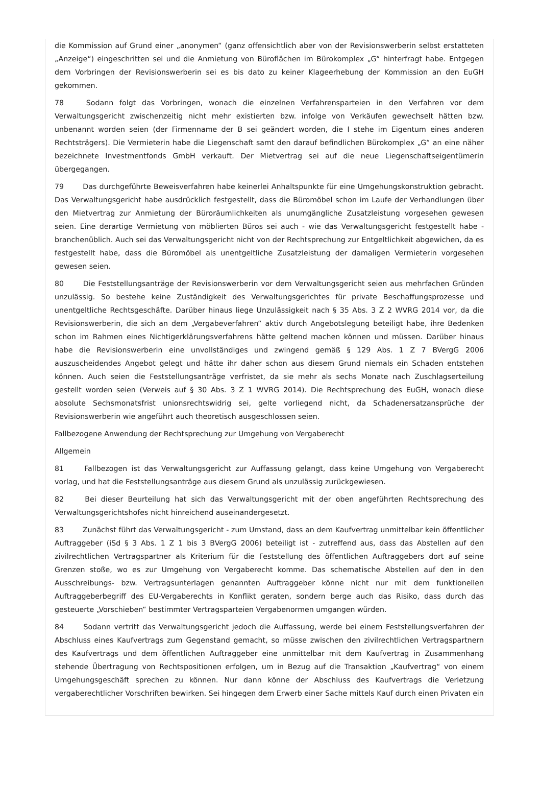die Kommission auf Grund einer „anonymen“ (ganz offensichtlich aber von der Revisionswerberin selbst erstatteten „Anzeige“) eingeschritten sei und die Anmietung von Büroflächen im Bürokomplex „G“ hinterfragt habe. Entgegen dem Vorbringen der Revisionswerberin sei es bis dato zu keiner Klageerhebung der Kommission an den EuGH gekommen.
78 Sodann folgt das Vorbringen, wonach die einzelnen Verfahrensparteien in den Verfahren vor dem Verwaltungsgericht zwischenzeitig nicht mehr existierten bzw. infolge von Verkäufen gewechselt hätten bzw. unbenannt worden seien (der Firmenname der B sei geändert worden, die I stehe im Eigentum eines anderen Rechtsträgers). Die Vermieterin habe die Liegenschaft samt den darauf befindlichen Bürokomplex „G“ an eine näher bezeichnete Investmentfonds GmbH verkauft. Der Mietvertrag sei auf die neue Liegenschaftseigentümerin übergegangen.
79 Das durchgeführte Beweisverfahren habe keinerlei Anhaltspunkte für eine Umgehungskonstruktion gebracht. Das Verwaltungsgericht habe ausdrücklich festgestellt, dass die Büromöbel schon im Laufe der Verhandlungen über den Mietvertrag zur Anmietung der Büroräumlichkeiten als unumgängliche Zusatzleistung vorgesehen gewesen seien. Eine derartige Vermietung von möblierten Büros sei auch - wie das Verwaltungsgericht festgestellt habe - branchenüblich. Auch sei das Verwaltungsgericht nicht von der Rechtsprechung zur Entgeltlichkeit abgewichen, da es festgestellt habe, dass die Büromöbel als unentgeltliche Zusatzleistung der damaligen Vermieterin vorgesehen gewesen seien.
80 Die Feststellungsanträge der Revisionswerberin vor dem Verwaltungsgericht seien aus mehrfachen Gründen unzulässig. So bestehe keine Zuständigkeit des Verwaltungsgerichtes für private Beschaffungsprozesse und unentgeltliche Rechtsgeschäfte. Darüber hinaus liege Unzulässigkeit nach § 35 Abs. 3 Z 2 WVRG 2014 vor, da die Revisionswerberin, die sich an dem „Vergabeverfahren“ aktiv durch Angebotslegung beteiligt habe, ihre Bedenken schon im Rahmen eines Nichtigerklärungsverfahrens hätte geltend machen können und müssen. Darüber hinaus habe die Revisionswerberin eine unvollständiges und zwingend gemäß § 129 Abs. 1 Z 7 BVergG 2006 auszuscheidendes Angebot gelegt und hätte ihr daher schon aus diesem Grund niemals ein Schaden entstehen können. Auch seien die Feststellungsanträge verfristet, da sie mehr als sechs Monate nach Zuschlagserteilung gestellt worden seien (Verweis auf § 30 Abs. 3 Z 1 WVRG 2014). Die Rechtsprechung des EuGH, wonach diese absolute Sechsmonatsfrist unionsrechtswidrig sei, gelte vorliegend nicht, da Schadenersatzansprüche der Revisionswerberin wie angeführt auch theoretisch ausgeschlossen seien.
Fallbezogene Anwendung der Rechtsprechung zur Umgehung von Vergaberecht
Allgemein
81 Fallbezogen ist das Verwaltungsgericht zur Auffassung gelangt, dass keine Umgehung von Vergaberecht vorlag, und hat die Feststellungsanträge aus diesem Grund als unzulässig zurückgewiesen.
82 Bei dieser Beurteilung hat sich das Verwaltungsgericht mit der oben angeführten Rechtsprechung des Verwaltungsgerichtshofes nicht hinreichend auseinandergesetzt.
83 Zunächst führt das Verwaltungsgericht - zum Umstand, dass an dem Kaufvertrag unmittelbar kein öffentlicher Auftraggeber (iSd § 3 Abs. 1 Z 1 bis 3 BVergG 2006) beteiligt ist - zutreffend aus, dass das Abstellen auf den zivilrechtlichen Vertragspartner als Kriterium für die Feststellung des öffentlichen Auftraggebers dort auf seine Grenzen stoße, wo es zur Umgehung von Vergaberecht komme. Das schematische Abstellen auf den in den Ausschreibungs- bzw. Vertragsunterlagen genannten Auftraggeber könne nicht nur mit dem funktionellen Auftraggeberbegriff des EU-Vergaberechts in Konflikt geraten, sondern berge auch das Risiko, dass durch das gesteuerte „Vorschieben“ bestimmter Vertragsparteien Vergabenormen umgangen würden.
84 Sodann vertritt das Verwaltungsgericht jedoch die Auffassung, werde bei einem Feststellungsverfahren der Abschluss eines Kaufvertrags zum Gegenstand gemacht, so müsse zwischen den zivilrechtlichen Vertragspartnern des Kaufvertrags und dem öffentlichen Auftraggeber eine unmittelbar mit dem Kaufvertrag in Zusammenhang stehende Übertragung von Rechtspositionen erfolgen, um in Bezug auf die Transaktion „Kaufvertrag“ von einem Umgehungsgeschäft sprechen zu können. Nur dann könne der Abschluss des Kaufvertrags die Verletzung vergaberechtlicher Vorschriften bewirken. Sei hingegen dem Erwerb einer Sache mittels Kauf durch einen Privaten ein